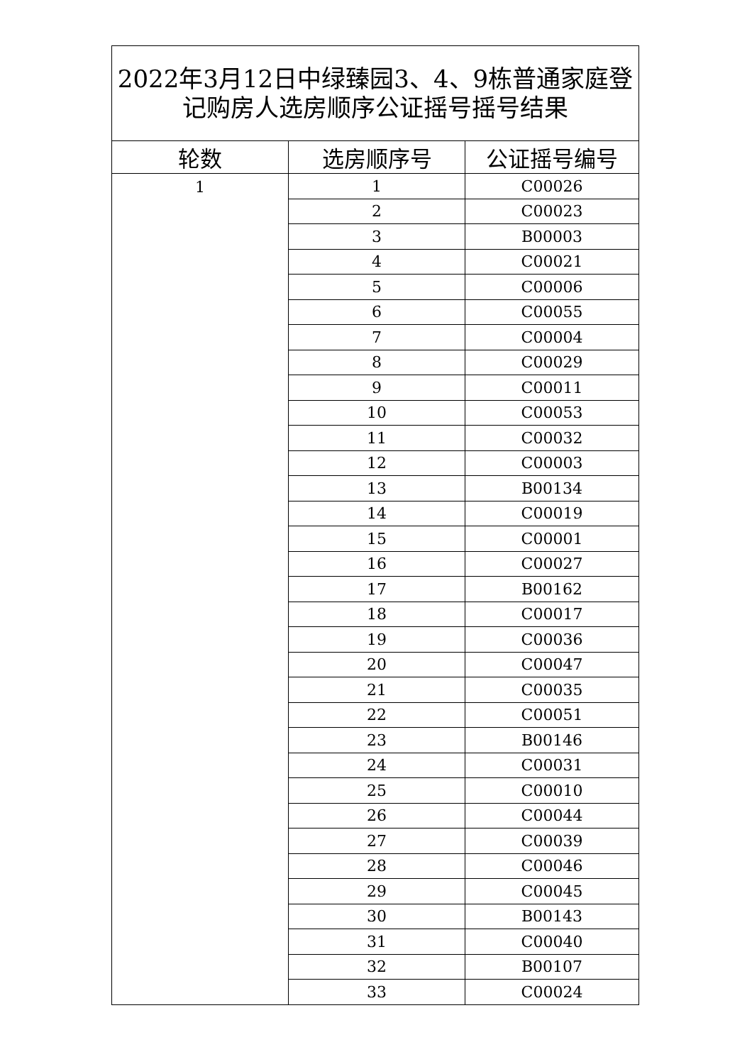| 2022年3月12日中绿臻园3、4、9栋普通家庭登记购房人选房顺序公证摇号摇号结果 | | |
| --- | --- | --- |
| 轮数 | 选房顺序号 | 公证摇号编号 |
| 1 | 1 | C00026 |
| | 2 | C00023 |
| | 3 | B00003 |
| | 4 | C00021 |
| | 5 | C00006 |
| | 6 | C00055 |
| | 7 | C00004 |
| | 8 | C00029 |
| | 9 | C00011 |
| | 10 | C00053 |
| | 11 | C00032 |
| | 12 | C00003 |
| | 13 | B00134 |
| | 14 | C00019 |
| | 15 | C00001 |
| | 16 | C00027 |
| | 17 | B00162 |
| | 18 | C00017 |
| | 19 | C00036 |
| | 20 | C00047 |
| | 21 | C00035 |
| | 22 | C00051 |
| | 23 | B00146 |
| | 24 | C00031 |
| | 25 | C00010 |
| | 26 | C00044 |
| | 27 | C00039 |
| | 28 | C00046 |
| | 29 | C00045 |
| | 30 | B00143 |
| | 31 | C00040 |
| | 32 | B00107 |
| | 33 | C00024 |